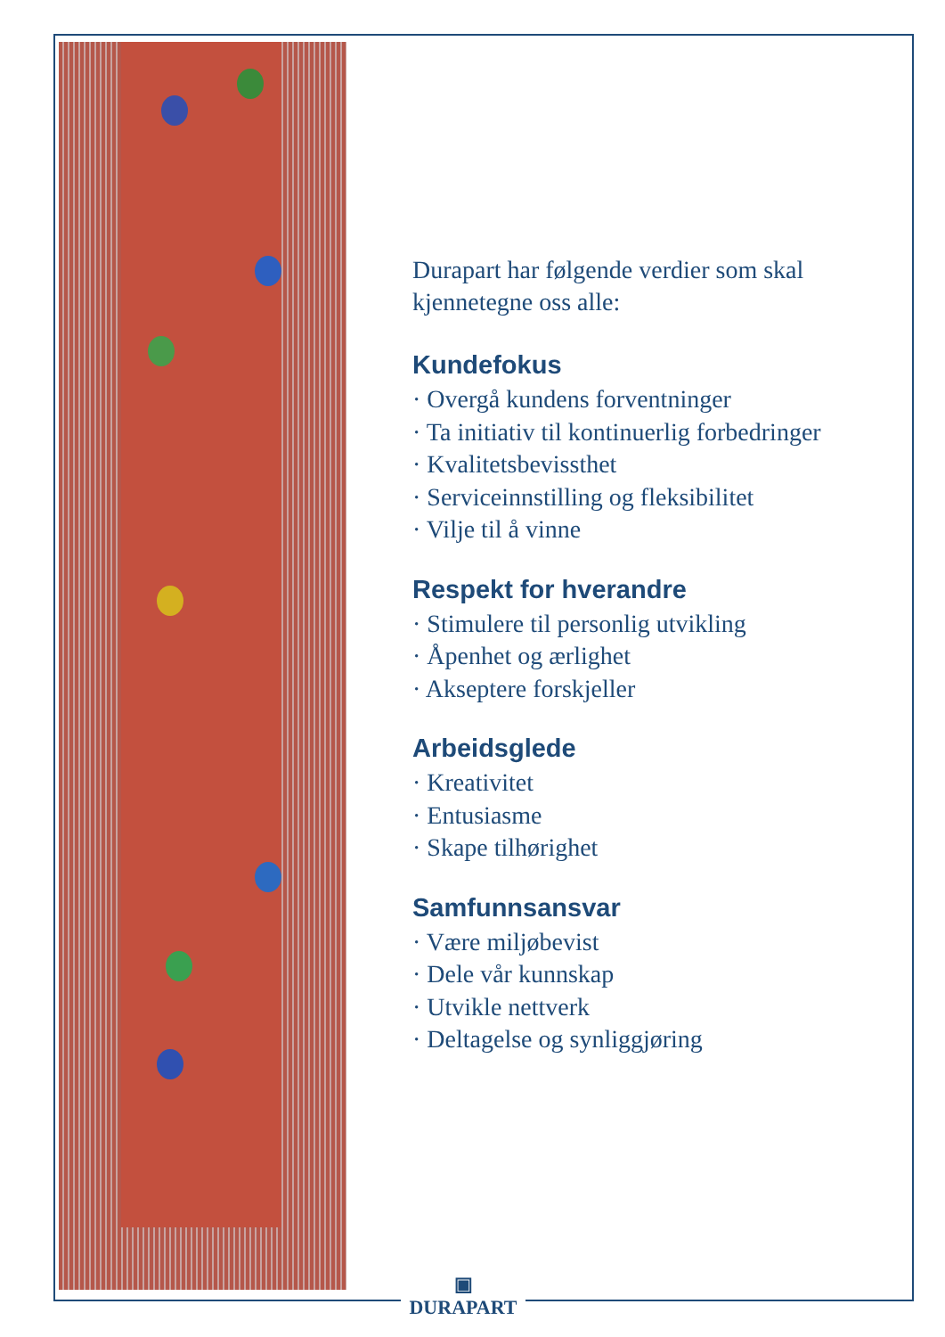Durapart har følgende verdier som skal kjennetegne oss alle:
Kundefokus
· Overgå kundens forventninger
· Ta initiativ til kontinuerlig forbedringer
· Kvalitetsbevissthet
· Serviceinnstilling og fleksibilitet
· Vilje til å vinne
Respekt for hverandre
· Stimulere til personlig utvikling
· Åpenhet og ærlighet
· Akseptere forskjeller
Arbeidsglede
· Kreativitet
· Entusiasme
· Skape tilhørighet
Samfunnsansvar
· Være miljøbevist
· Dele vår kunnskap
· Utvikle nettverk
· Deltagelse og synliggjøring
▣ DURAPART